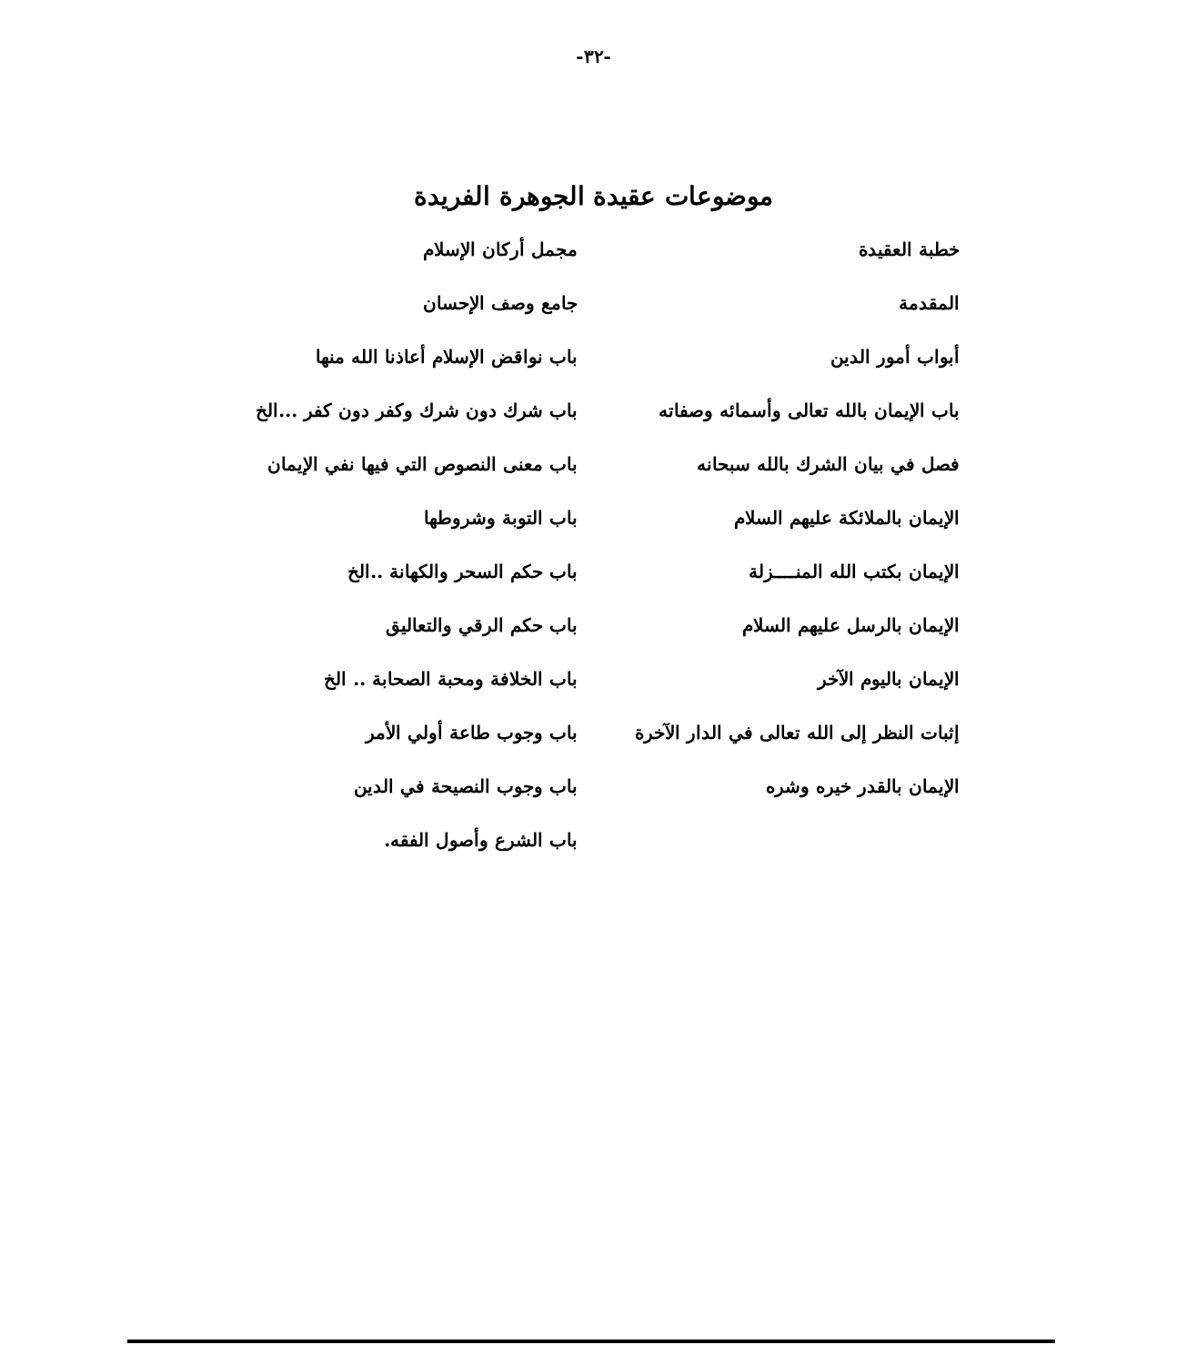-٣٢-
موضوعات عقيدة الجوهرة الفريدة
خطبة العقيدة
المقدمة
أبواب أمور الدين
باب الإيمان بالله تعالى وأسمائه وصفاته
فصل في بيان الشرك بالله سبحانه
الإيمان بالملائكة عليهم السلام
الإيمان بكتب الله المنــــزلة
الإيمان بالرسل عليهم السلام
الإيمان باليوم الآخر
إثبات النظر إلى الله تعالى في الدار الآخرة
الإيمان بالقدر خيره وشره
مجمل أركان الإسلام
جامع وصف الإحسان
باب نواقض الإسلام أعاذنا الله منها
باب شرك دون شرك وكفر دون كفر ...الخ
باب معنى النصوص التي فيها نفي الإيمان
باب التوبة وشروطها
باب حكم السحر والكهانة ..الخ
باب حكم الرقي والتعاليق
باب الخلافة ومحبة الصحابة .. الخ
باب وجوب طاعة أولي الأمر
باب وجوب النصيحة في الدين
باب الشرع وأصول الفقه.